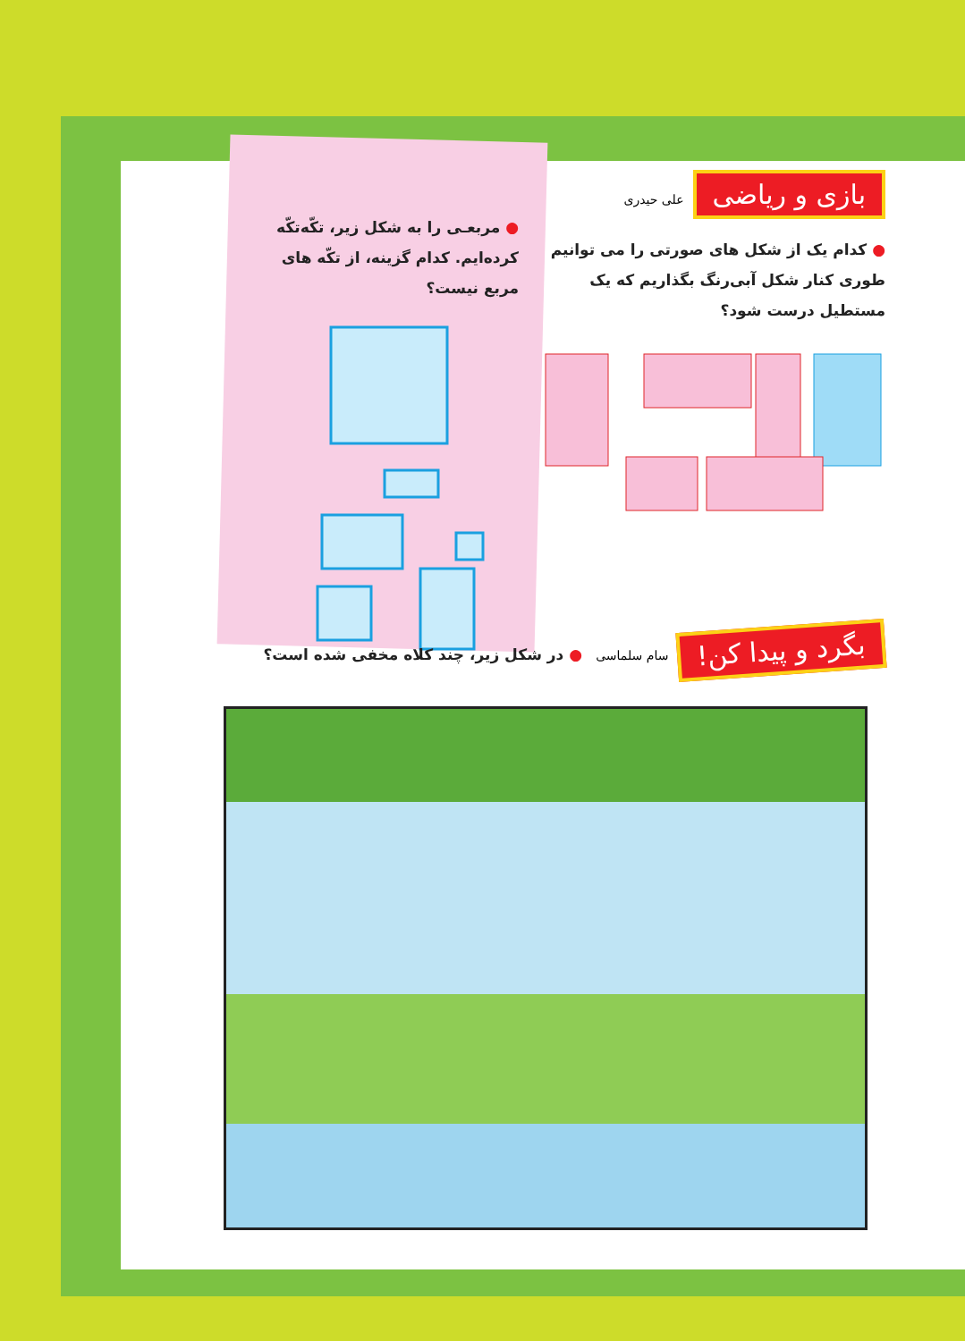بازی و ریاضی علی حیدری
● کدام یک از شکل های صورتی را می توانیم طوری کنار شکل آبی‌رنگ بگذاریم که یک مستطیل درست شود؟
● مربعـی را به شکل زیر، تکّه‌تکّه کرده‌ایم. کدام گزینه، از تکّه های مربع نیست؟
بگرد و پیدا کن! سام سلماسی ● در شکل زیر، چند کلاه مخفی شده است؟